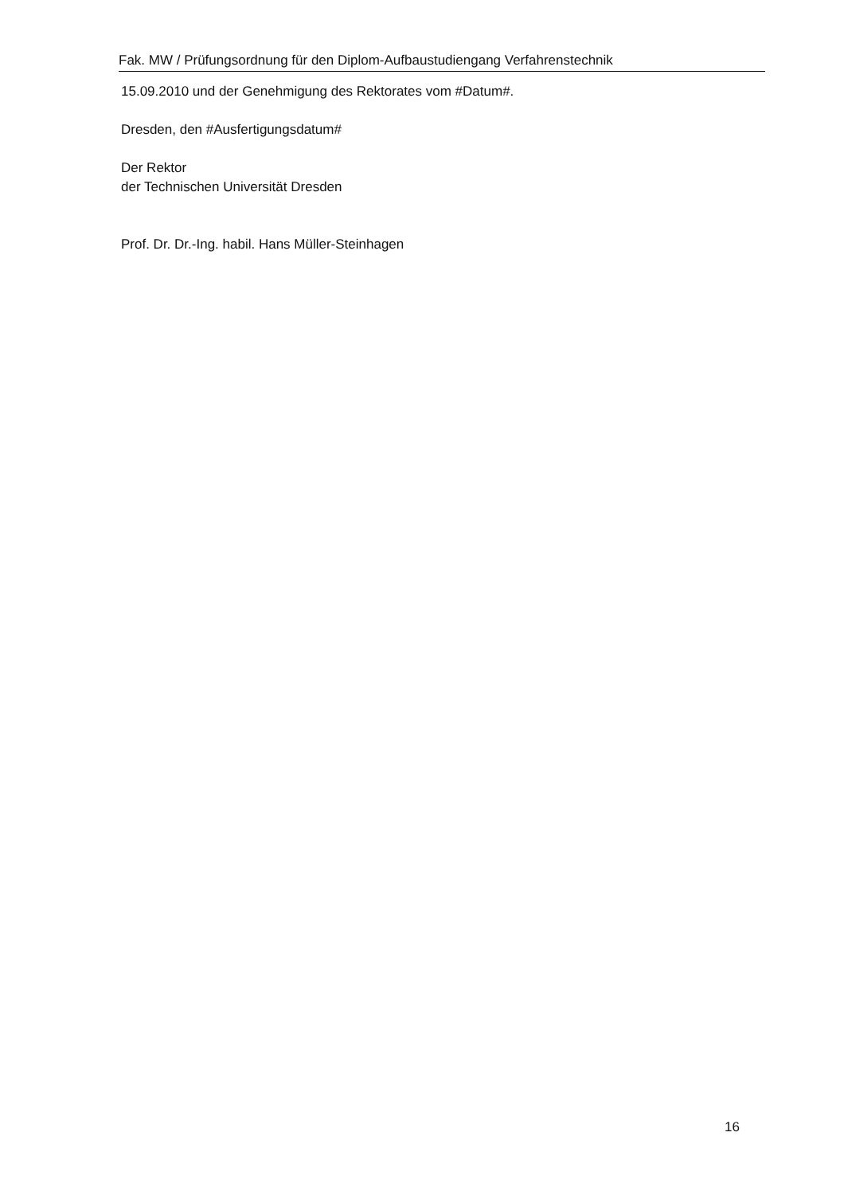Fak. MW / Prüfungsordnung für den Diplom-Aufbaustudiengang Verfahrenstechnik
15.09.2010 und der Genehmigung des Rektorates vom #Datum#.
Dresden, den #Ausfertigungsdatum#
Der Rektor
der Technischen Universität Dresden
Prof. Dr. Dr.-Ing. habil. Hans Müller-Steinhagen
16